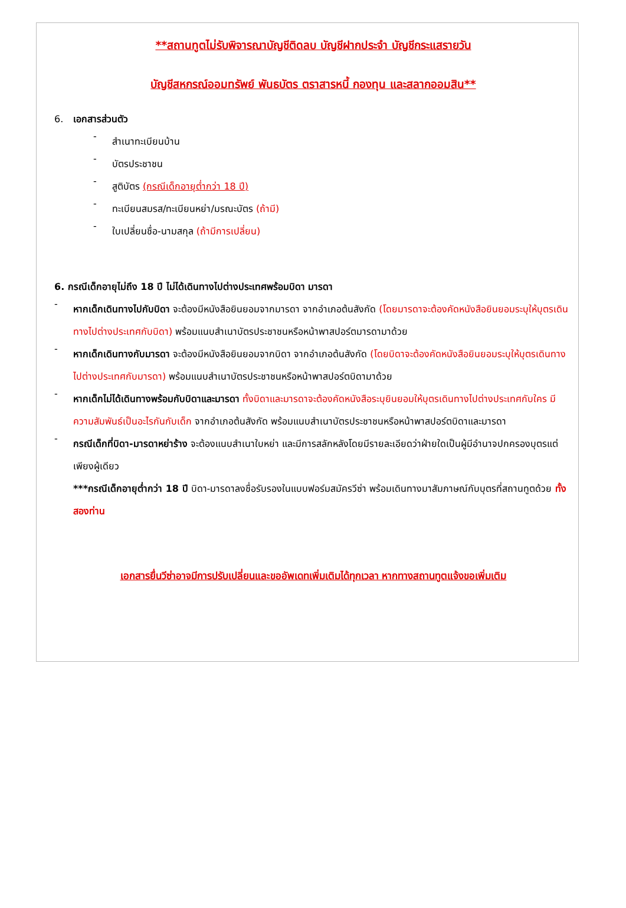**สถานทูตไม่รับพิจารณาบัญชีติดลบ บัญชีฝากประจำ บัญชีกระแสรายวัน
บัญชีสหกรณ์ออมทรัพย์ พันธบัตร ตราสารหนี้ กองทุน และสลากออมสิน**
6. เอกสารส่วนตัว
-
สำเนาทะเบียนบ้าน
-
บัตรประชาชน
-
สูติบัตร (กรณีเด็กอายุต่ำกว่า 18 ปี)
-
ทะเบียนสมรส/ทะเบียนหย่า/มรณะบัตร (ถ้ามี)
-
ใบเปลี่ยนชื่อ-นามสกุล (ถ้ามีการเปลี่ยน)
6. กรณีเด็กอายุไม่ถึง 18 ปี ไม่ได้เดินทางไปต่างประเทศพร้อมบิดา มารดา
-
หากเด็กเดินทางไปกับบิดา จะต้องมีหนังสือยินยอมจากมารดา จากอำเภอต้นสังกัด (โดยมารดาจะต้องคัดหนังสือยินยอมระบุให้บุตรเดินทางไปต่างประเทศกับบิดา) พร้อมแนบสำเนาบัตรประชาชนหรือหน้าพาสปอร์ตมารดามาด้วย
-
หากเด็กเดินทางกับมารดา จะต้องมีหนังสือยินยอมจากบิดา จากอำเภอต้นสังกัด (โดยบิดาจะต้องคัดหนังสือยินยอมระบุให้บุตรเดินทางไปต่างประเทศกับมารดา) พร้อมแนบสำเนาบัตรประชาชนหรือหน้าพาสปอร์ตบิดามาด้วย
-
หากเด็กไม่ได้เดินทางพร้อมกับบิดาและมารดา ทั้งบิดาและมารดาจะต้องคัดหนังสือระบุยินยอมให้บุตรเดินทางไปต่างประเทศกับใคร มีความสัมพันธ์เป็นอะไรกันกับเด็ก จากอำเภอต้นสังกัด พร้อมแนบสำเนาบัตรประชาชนหรือหน้าพาสปอร์ตบิดาและมารดา
-
กรณีเด็กที่บิดา-มารดาหย่าร้าง จะต้องแนบสำเนาใบหย่า และมีการสลักหลังโดยมีรายละเอียดว่าฝ่ายใดเป็นผู้มีอำนาจปกครองบุตรแต่เพียงผู้เดียว
***กรณีเด็กอายุต่ำกว่า 18 ปี บิดา-มารดาลงชื่อรับรองในแบบฟอร์มสมัครวีซ่า พร้อมเดินทางมาสัมภาษณ์กับบุตรที่สถานทูตด้วย ทั้งสองท่าน
เอกสารยื่นวีซ่าอาจมีการปรับเปลี่ยนและขออัพเดทเพิ่มเติมได้ทุกเวลา หากทางสถานทูตแจ้งขอเพิ่มเติม